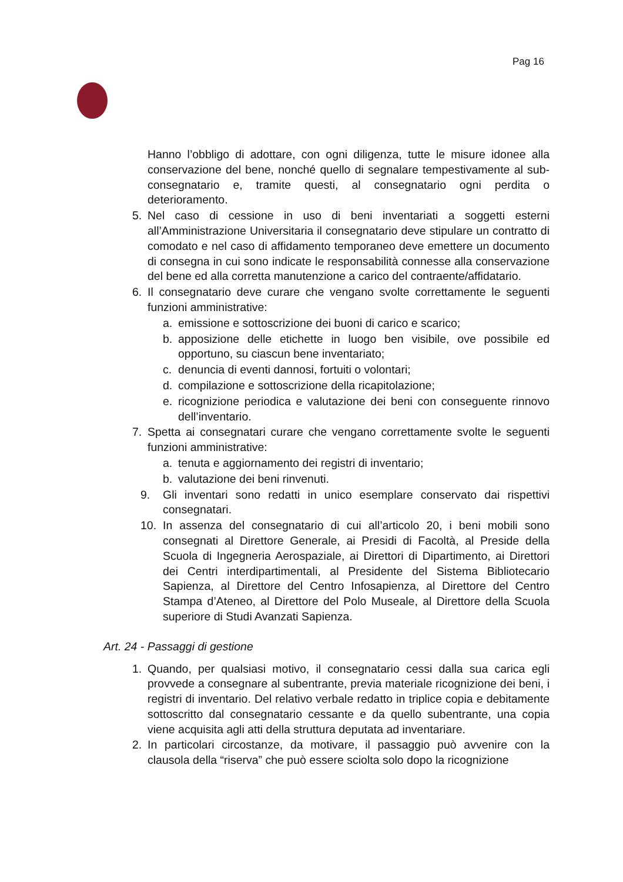Pag 16
Hanno l’obbligo di adottare, con ogni diligenza, tutte le misure idonee alla conservazione del bene, nonché quello di segnalare tempestivamente al sub-consegnatario e, tramite questi, al consegnatario ogni perdita o deterioramento.
5. Nel caso di cessione in uso di beni inventariati a soggetti esterni all’Amministrazione Universitaria il consegnatario deve stipulare un contratto di comodato e nel caso di affidamento temporaneo deve emettere un documento di consegna in cui sono indicate le responsabilità connesse alla conservazione del bene ed alla corretta manutenzione a carico del contraente/affidatario.
6. Il consegnatario deve curare che vengano svolte correttamente le seguenti funzioni amministrative:
a. emissione e sottoscrizione dei buoni di carico e scarico;
b. apposizione delle etichette in luogo ben visibile, ove possibile ed opportuno, su ciascun bene inventariato;
c. denuncia di eventi dannosi, fortuiti o volontari;
d. compilazione e sottoscrizione della ricapitolazione;
e. ricognizione periodica e valutazione dei beni con conseguente rinnovo dell’inventario.
7. Spetta ai consegnatari curare che vengano correttamente svolte le seguenti funzioni amministrative:
a. tenuta e aggiornamento dei registri di inventario;
b. valutazione dei beni rinvenuti.
9. Gli inventari sono redatti in unico esemplare conservato dai rispettivi consegnatari.
10. In assenza del consegnatario di cui all’articolo 20, i beni mobili sono consegnati al Direttore Generale, ai Presidi di Facoltà, al Preside della Scuola di Ingegneria Aerospaziale, ai Direttori di Dipartimento, ai Direttori dei Centri interdipartimentali, al Presidente del Sistema Bibliotecario Sapienza, al Direttore del Centro Infosapienza, al Direttore del Centro Stampa d’Ateneo, al Direttore del Polo Museale, al Direttore della Scuola superiore di Studi Avanzati Sapienza.
Art. 24 - Passaggi di gestione
1. Quando, per qualsiasi motivo, il consegnatario cessi dalla sua carica egli provvede a consegnare al subentrante, previa materiale ricognizione dei beni, i registri di inventario. Del relativo verbale redatto in triplice copia e debitamente sottoscritto dal consegnatario cessante e da quello subentrante, una copia viene acquisita agli atti della struttura deputata ad inventariare.
2. In particolari circostanze, da motivare, il passaggio può avvenire con la clausola della “riserva” che può essere sciolta solo dopo la ricognizione